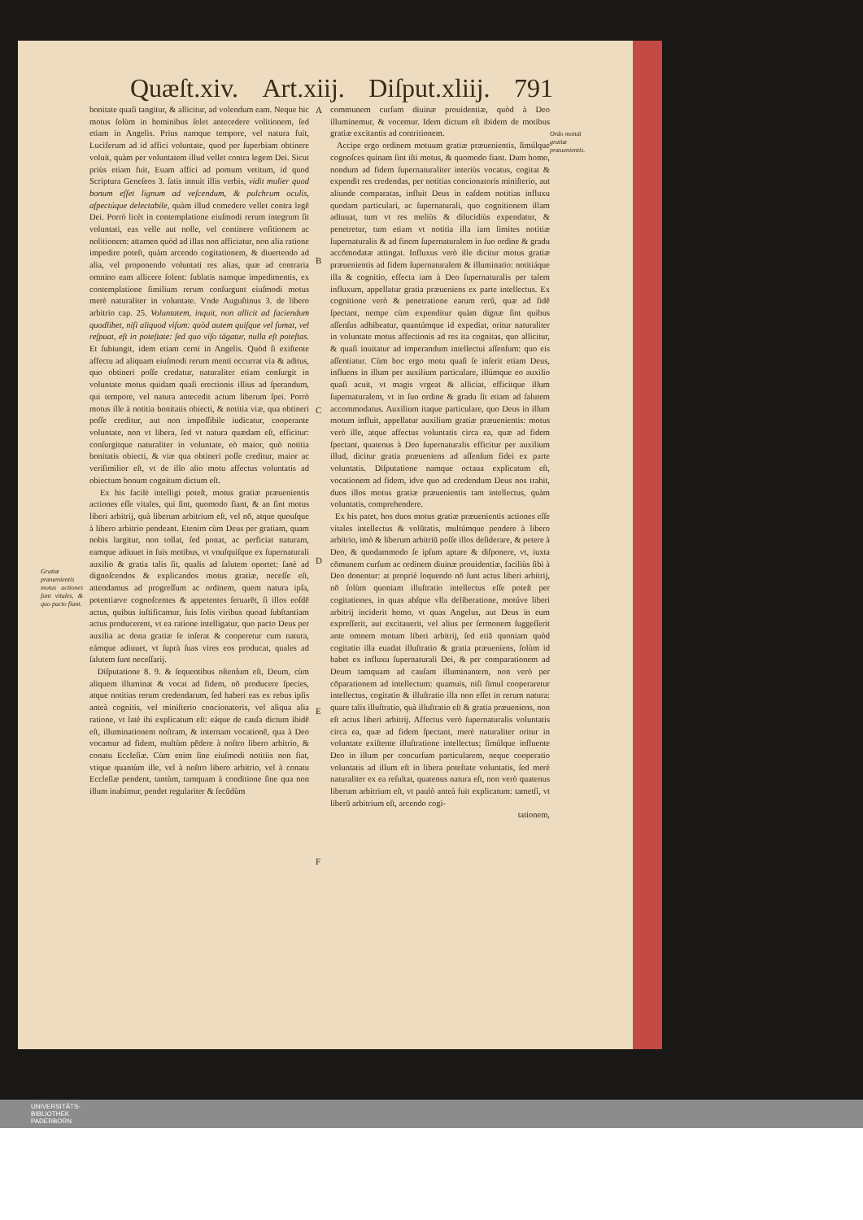Quæſt.xiv. Art.xiij. Diſput.xliij. 791
Gratiæ præuenientis motus actiones ſunt vitales, & quo pacto fiant.
bonitate quaſi tangitur, & allicitur, ad volendum eam. Neque hic motus ſolùm in hominibus ſolet antecedere volitionem, ſed etiam in Angelis. Prius namque tempore, vel natura fuit, Luciferum ad id affici voluntate, quod per ſuperbiam obtinere voluit, quàm per voluntatem illud vellet contra legem Dei. Sicut priùs etiam fuit, Euam affici ad pomum vetitum, id quod Scriptura Geneſeos 3. ſatis innuit illis verbis, vidit mulier quod bonum eſſet lignum ad veſcendum, & pulchrum oculis, aſpectúque delectabile, quàm illud comedere vellet contra legē Dei. Porrò licèt in contemplatione eiuſmodi rerum integrum ſit voluntati, eas velle aut nolle, vel continere voſitionem ac nolitionem: attamen quòd ad illas non afficiatur, non alia ratione impedire poteſt, quàm arcendo cogitationem, & diuertendo ad alia, vel proponendo voluntati res alias, quæ ad contraria omnino eam allicere ſolent: ſublatis namque impedimentis, ex contemplatione ſimilium rerum conſurgunt eiuſmodi motus merè naturaliter in voluntate. Vnde Auguſtinus 3. de libero arbitrio cap. 25. Voluntatem, inquit, non allicit ad faciendum quodlibet, niſi aliquod viſum: quòd autem quiſque vel ſumat, vel reſpuat, eſt in poteſtate: ſed quo viſo tāgatur, nulla eſt poteſtas. Et ſubiungit, idem etiam cerni in Angelis. Quòd ſi exiſtente affectu ad aliquam eiuſmodi rerum menti occurrat via & aditus, quo obtineri poſſe credatur, naturaliter etiam conſurgit in voluntate motus quidam quaſi erectionis illius ad ſperandum, qui tempore, vel natura antecedit actum liberum ſpei. Porrò motus ille à notitia bonitatis obiecti, & notitia viæ, qua obtineri poſſe creditur, aut non impoſſibile iudicatur, cooperante voluntate, non vt libera, ſed vt natura quædam eſt, efficitur: conſurgitque naturaliter in voluntate, eò maior, quò notitia bonitatis obiecti, & viæ qua obtineri poſſe creditur, maior ac veriſimilior eſt, vt de illo alio motu affectus voluntatis ad obiectum bonum cognitum dictum eſt.
Ex his facilè intelligi poteſt, motus gratiæ præuenientis actiones eſſe vitales, qui ſint, quomodo fiant, & an ſint motus liberi arbitrij, quà liberum arbitrium eſt, vel nō, atque quouſque à libero arbitrio pendeant. Etenim cùm Deus per gratiam, quam nobis largitur, non tollat, ſed ponat, ac perficiat naturam, eamque adiuuet in ſuis motibus, vt vnuſquiſque ex ſupernaturali auxilio & gratia talis ſit, qualis ad ſalutem oportet: ſanè ad dignoſcendos & explicandos motus gratiæ, neceſſe eſt, attendamus ad progreſſum ac ordinem, quem natura ipſa, potentiæve cognoſcentes & appetentes ſeruarēt, ſi illos eoſdē actus, quibus iuſtificamur, ſuis ſolis viribus quoad ſubſtantiam actus producerent, vt ea ratione intelligatur, quo pacto Deus per auxilia ac dona gratiæ ſe inſerat & cooperetur cum natura, eámque adiuuet, vt ſuprà ſuas vires eos producat, quales ad ſalutem ſunt neceſſarij.
Diſputatione 8. 9. & ſequentibus oſtenſum eſt, Deum, cùm aliquem illuminat & vocat ad fidem, nō producere ſpecies, atque notitias rerum credendarum, ſed haberi eas ex rebus ipſis anteà cognitis, vel miniſterio concionatoris, vel aliqua alia ratione, vt latè ibi explicatum eſt: eáque de cauſa dictum ibidē eſt, illuminationem noſtram, & internam vocationē, qua à Deo vocamur ad fidem, multùm pēdere à noſtro libero arbitrio, & conatu Eccleſiæ. Cùm enim ſine eiuſmodi notitiis non fiat, vtique quantùm ille, vel à noſtro libero arbitrio, vel à conatu Eccleſiæ pendent, tantùm, tamquam à conditione ſine qua non illum inabimur, pendet regulariter & ſecūdùm
A
B
C
D
E
F
communem curſum diuinæ prouidentiæ, quòd à Deo illuminemur, & vocemur. Idem dictum eſt ibidem de motibus gratiæ excitantis ad contritionem.
Accipe ergo ordinem motuum gratiæ præuenientis, ſimúlque cognoſces quinam ſint iſti motus, & quomodo fiant. Dum homo, nondum ad fidem ſupernaturaliter interiùs vocatus, cogitat & expendit res credendas, per notitias concionatoris miniſterio, aut aliunde comparatas, influit Deus in eaſdem notitias influxu quodam particulari, ac ſupernaturali, quo cognitionem illam adiuuat, tum vt res meliùs & dilucidiùs expendatur, & penetretur, tum etiam vt notitia illa iam limites notitiæ ſupernaturalis & ad finem ſupernaturalem in ſuo ordine & gradu accōmodatæ attingat. Influxus verò ille dicitur motus gratiæ præuenientis ad fidem ſupernaturalem & illuminatio: notitiáque illa & cognitio, effecta iam à Deo ſupernaturalis per talem influxum, appellatur gratia præueniens ex parte intellectus. Ex cognitione verò & penetratione earum rerū, quæ ad fidē ſpectant, nempe cùm expenditur quàm dignæ ſint quibus aſſenſus adhibeatur, quantúmque id expediat, oritur naturaliter in voluntate motus affectionis ad res ita cognitas, quo allicitur, & quaſi inuitatur ad imperandum intellectui aſſenſum: quo eis aſſentiatur. Cùm hoc ergo motu quaſi ſe inſerit etiam Deus, influens in illum per auxilium particulare, illúmque eo auxilio quaſi acuit, vt magis vrgeat & alliciat, efficitque illum ſupernaturalem, vt in ſuo ordine & gradu ſit etiam ad ſalutem accommodatus. Auxilium itaque particulare, quo Deus in illum motum influit, appellatur auxilium gratiæ præuenientis: motus verò ille, atque affectus voluntatis circa ea, quæ ad fidem ſpectant, quatenus à Deo ſupernaturalis efficitur per auxilium illud, dicitur gratia præueniens ad aſſenſum fidei ex parte voluntatis. Diſputatione namque octaua explicatum eſt, vocationem ad fidem, idve quo ad credendum Deus nos trahit, duos illos motus gratiæ præuenientis tam intellectus, quàm voluntatis, comprehendere.
Ex his patet, hos duos motus gratiæ præuenientis actiones eſſe vitales intellectus & volūtatis, multúmque pendere à libero arbitrio, imò & liberum arbitriū poſſe illos deſiderare, & petere à Deo, & quodammodo ſe ipſum aptare & diſponere, vt, iuxta cōmunem curſum ac ordinem diuinæ prouidentiæ, faciliùs ſibi à Deo donentur: at propriè loquendo nō ſunt actus liberi arbitrij, nō ſolùm quoniam illuſtratio intellectus eſſe poteſt per cogitationes, in quas abſque vlla deliberatione, motúve liberi arbitrij inciderit homo, vt quas Angelus, aut Deus in eum expreſſerit, aut excitauerit, vel alius per ſermonem ſuggeſſerit ante omnem motum liberi arbitrij, ſed etiā quoniam quòd cogitatio illa euadat illuſtratio & gratia præueniens, ſolùm id habet ex influxu ſupernaturali Dei, & per comparationem ad Deum tamquam ad cauſam illuminantem, non verò per cōparationem ad intellectum: quamuis, niſi ſimul cooperaretur intellectus, cogitatio & illuſtratio illa non eſſet in rerum natura: quare talis illuſtratio, quà illuſtratio eſt & gratia præueniens, non eſt actus liberi arbitrij. Affectus verò ſupernaturalis voluntatis circa ea, quæ ad fidem ſpectant, merè naturaliter oritur in voluntate exiſtente illuſtratione intellectus; ſimúlque influente Deo in illum per concurſum particularem, neque cooperatio voluntatis ad illum eſt in libera poteſtate voluntatis, ſed merè naturaliter ex ea reſultat, quatenus natura eſt, non verò quatenus liberum arbitrium eſt, vt paulò anteà fuit explicatum: tametſi, vt liberū arbitrium eſt, arcendo cogi-
tationem,
Ordo motuū gratiæ præuenientis.
UNIVERSITÄTS-
BIBLIOTHEK
PADERBORN